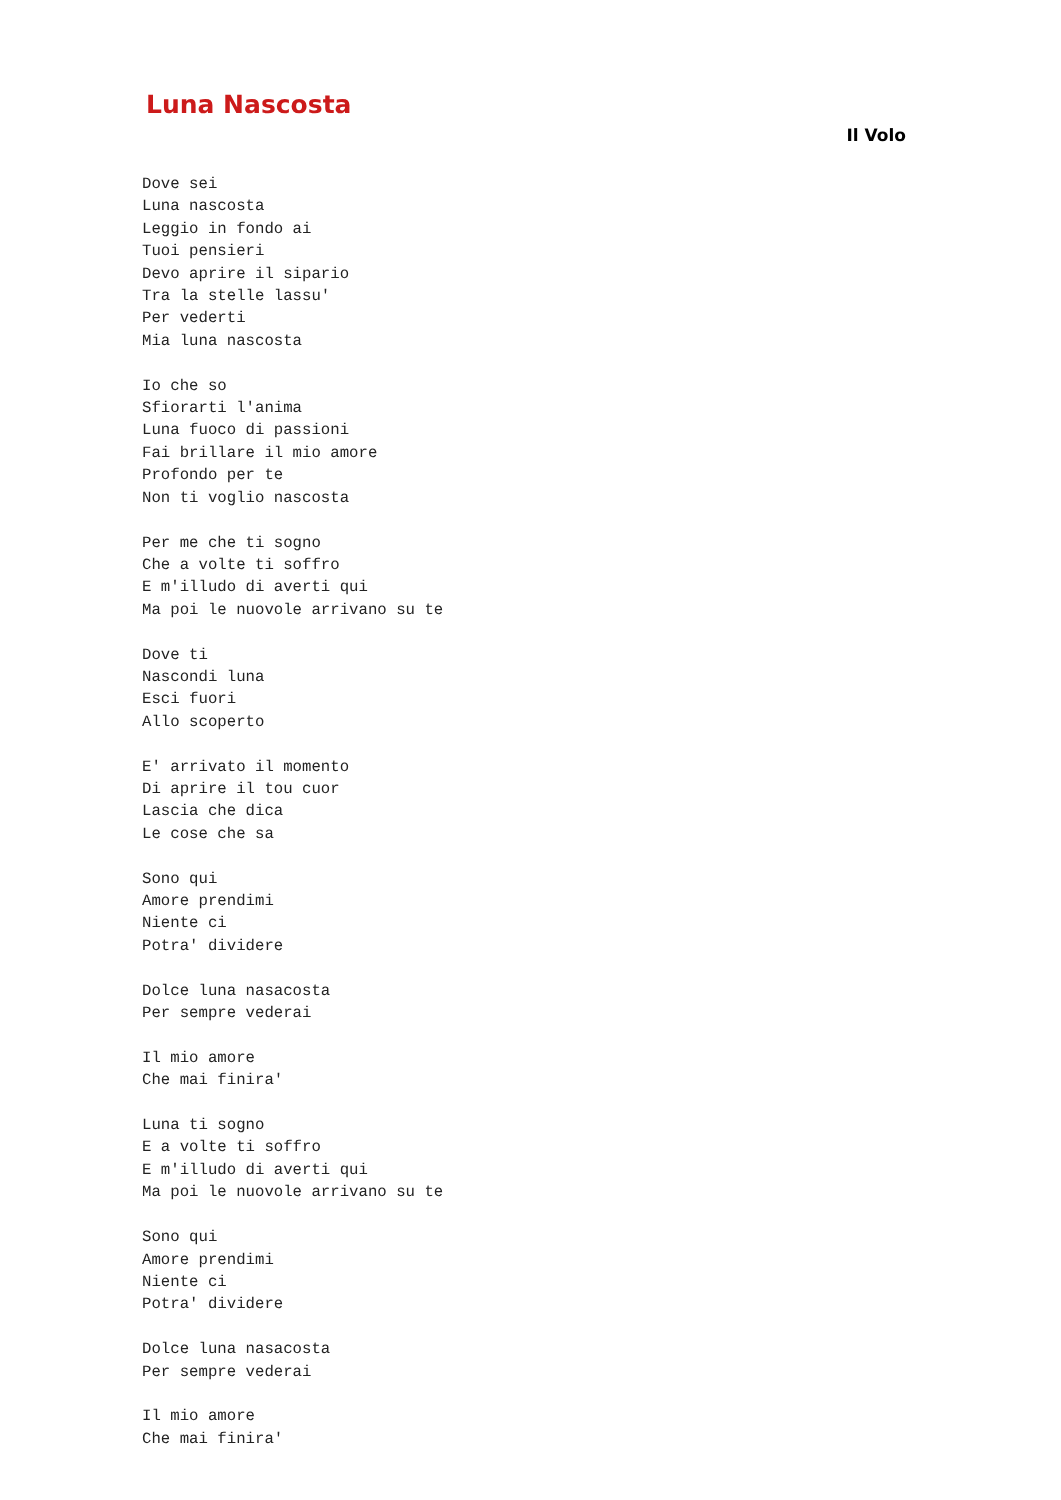Luna Nascosta
Il Volo
Dove sei
Luna nascosta
Leggio in fondo ai
Tuoi pensieri
Devo aprire il sipario
Tra la stelle lassu'
Per vederti
Mia luna nascosta

Io che so
Sfiorarti l'anima
Luna fuoco di passioni
Fai brillare il mio amore
Profondo per te
Non ti voglio nascosta

Per me che ti sogno
Che a volte ti soffro
E m'illudo di averti qui
Ma poi le nuovole arrivano su te

Dove ti
Nascondi luna
Esci fuori
Allo scoperto

E' arrivato il momento
Di aprire il tou cuor
Lascia che dica
Le cose che sa

Sono qui
Amore prendimi
Niente ci
Potra' dividere

Dolce luna nasacosta
Per sempre vederai

Il mio amore
Che mai finira'

Luna ti sogno
E a volte ti soffro
E m'illudo di averti qui
Ma poi le nuovole arrivano su te

Sono qui
Amore prendimi
Niente ci
Potra' dividere

Dolce luna nasacosta
Per sempre vederai

Il mio amore
Che mai finira'